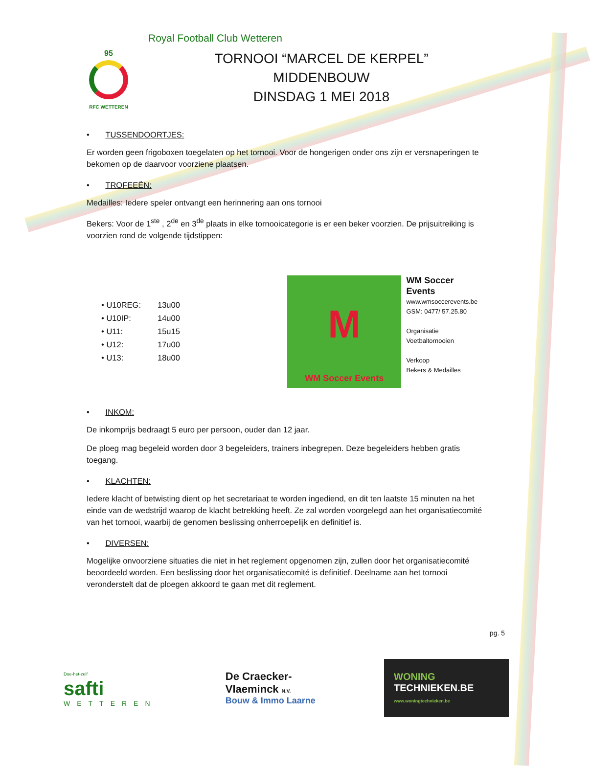Royal Football Club Wetteren
95
RFC WETTEREN
TORNOOI “MARCEL DE KERPEL”
MIDDENBOUW
DINSDAG 1 MEI 2018
• TUSSENDOORTJES:
Er worden geen frigoboxen toegelaten op het tornooi. Voor de hongerigen onder ons zijn er versnaperingen te bekomen op de daarvoor voorziene plaatsen.
• TROFEEËN:
Medailles: Iedere speler ontvangt een herinnering aan ons tornooi
Bekers: Voor de 1<sup>ste</sup> , 2<sup>de</sup> en 3<sup>de</sup> plaats in elke tornooicategorie is er een beker voorzien. De prijsuitreiking is voorzien rond de volgende tijdstippen:
• U10REG: 13u00
• U10IP: 14u00
• U11: 15u15
• U12: 17u00
• U13: 18u00
M
WM Soccer Events
WM Soccer Events
www.wmsoccerevents.be
GSM: 0477/ 57.25.80
Organisatie
Voetbaltornooien
Verkoop
Bekers & Medailles
• INKOM:
De inkomprijs bedraagt 5 euro per persoon, ouder dan 12 jaar.
De ploeg mag begeleid worden door 3 begeleiders, trainers inbegrepen. Deze begeleiders hebben gratis toegang.
• KLACHTEN:
Iedere klacht of betwisting dient op het secretariaat te worden ingediend, en dit ten laatste 15 minuten na het einde van de wedstrijd waarop de klacht betrekking heeft. Ze zal worden voorgelegd aan het organisatiecomité van het tornooi, waarbij de genomen beslissing onherroepelijk en definitief is.
• DIVERSEN:
Mogelijke onvoorziene situaties die niet in het reglement opgenomen zijn, zullen door het organisatiecomité beoordeeld worden. Een beslissing door het organisatiecomité is definitief. Deelname aan het tornooi veronderstelt dat de ploegen akkoord te gaan met dit reglement.
pg. 5
Doe-het-zelf
safti
WETTEREN
De Craecker-
Vlaeminck N.V.
Bouw & Immo Laarne
WONING
TECHNIEKEN.BE
www.woningtechnieken.be